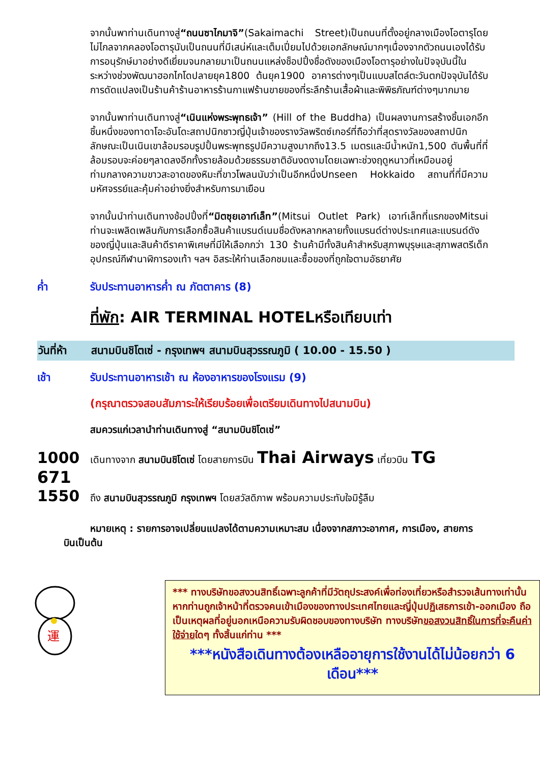จากนั้นพาท่านเดินทางสู่“ถนนซาไกมาจิ”(Sakaimachi Street)เป็นถนนที่ตั้งอยู่กลางเมืองโอตารุโดยไม่ไกลจากคลองโอตารุนับเป็นถนนที่มีเสน่ห์และเต็มเปี่ยมไปด้วยเอกลักษณ์มากๆเนื่องจากตัวถนนเองได้รับการอนุรักษ์มาอย่างดีเยี่ยมจนกลายมาเป็นถนนแหล่งช็อปปิ้งชื่อดังของเมืองโอตารุอย่างในปัจจุบันนี้ในระหว่างช่วงพัฒนาฮอกไกโดปลายยุค1800 ต้นยุค1900 อาคารต่างๆเป็นแบบสไตล์ตะวันตกปัจจุบันได้รับการดัดแปลงเป็นร้านค้าร้านอาหารร้านกาแฟร้านขายของที่ระลึกร้านเสื้อผ้าและพิพิธภัณฑ์ต่างๆมากมาย
จากนั้นพาท่านเดินทางสู่“เนินแห่งพระพุทธเจ้า” (Hill of the Buddha) เป็นผลงานการสร้างชิ้นเอกอีกชิ้นหนึ่งของทาดาโอะอันโดะสถาปนิกชาวญี่ปุ่นเจ้าของรางวัลพริตซ์เกอร์ที่ถือว่าที่สุดรางวัลของสถาปนิกลักษณะเป็นเนินเขาล้อมรอบรูปปั้นพระพุทธรูปมีความสูงมากถึง13.5 เมตรและมีน้ำหนัก1,500 ตันพื้นที่ที่ล้อมรอบจะค่อยๆลาดลงอีกทั้งรายล้อมด้วยธรรมชาติอันงดงามโดยเฉพาะช่วงฤดูหนาวที่เหมือนอยู่ท่ามกลางความขาวสะอาดของหิมะที่ขาวโพลนนับว่าเป็นอีกหนึ่งUnseen Hokkaido สถานที่ที่มีความมหัศจรรย์และคุ้มค่าอย่างยิ่งสำหรับการมาเยือน
จากนั้นนำท่านเดินทางช้อปปิ้งที่“มิตซุยเอาท์เล็ท”(Mitsui Outlet Park) เอาท์เล็ทที่แรกของMitsui ท่านจะเพลิดเพลินกับการเลือกซื้อสินค้าแบรนด์เนมชื่อดังหลากหลายทั้งแบรนด์ต่างประเทศและแบรนด์ดังของญี่ปุ่นและสินค้าดีราคาพิเศษที่มีให้เลือกกว่า 130 ร้านค้ามีทั้งสินค้าสำหรับสุภาพบุรุษและสุภาพสตรีเด็กอุปกรณ์กีฬานาฬิการองเท้า ฯลฯ อิสระให้ท่านเลือกชมและซื้อของที่ถูกใจตามอัธยาศัย
ค่ำ รับประทานอาหารค่ำ ณ ภัตตาคาร (8)
ที่พัก: AIR TERMINAL HOTELหรือเทียบเท่า
วันที่ห้า สนามบินชิโตเซ่ - กรุงเทพฯ สนามบินสุวรรณภูมิ ( 10.00 - 15.50 )
เช้า รับประทานอาหารเช้า ณ ห้องอาหารของโรงแรม (9)
(กรุณาตรวจสอบสัมภาระให้เรียบร้อยเพื่อเตรียมเดินทางไปสนามบิน)
สมควรแก่เวลานำท่านเดินทางสู่ “สนามบินชิโตเซ่”
1000 เดินทางจาก สนามบินชิโตเซ่ โดยสายการบิน Thai Airways เที่ยวบิน TG
671
1550 ถึง สนามบินสุวรรณภูมิ กรุงเทพฯ โดยสวัสดิภาพ พร้อมความประทับใจมิรู้ลืม
หมายเหตุ : รายการอาจเปลี่ยนแปลงได้ตามความเหมาะสม เนื่องจากสภาวะอากาศ, การเมือง, สายการบินเป็นต้น
運
*** ทางบริษัทขอสงวนสิทธิ์เฉพาะลูกค้าที่มีวัตถุประสงค์เพื่อท่องเที่ยวหรือสำรวจเส้นทางเท่านั้น หากท่านถูกเจ้าหน้าที่ตรวจคนเข้าเมืองของทางประเทศไทยและญี่ปุ่นปฏิเสธการเข้า-ออกเมือง ถือเป็นเหตุผลที่อยู่นอกเหนือความรับผิดชอบของทางบริษัท ทางบริษัทขอสงวนสิทธิ์ในการที่จะคืนค่าใช้จ่ายใดๆ ทั้งสิ้นแก่ท่าน ***
***หนังสือเดินทางต้องเหลืออายุการใช้งานได้ไม่น้อยกว่า 6 เดือน***